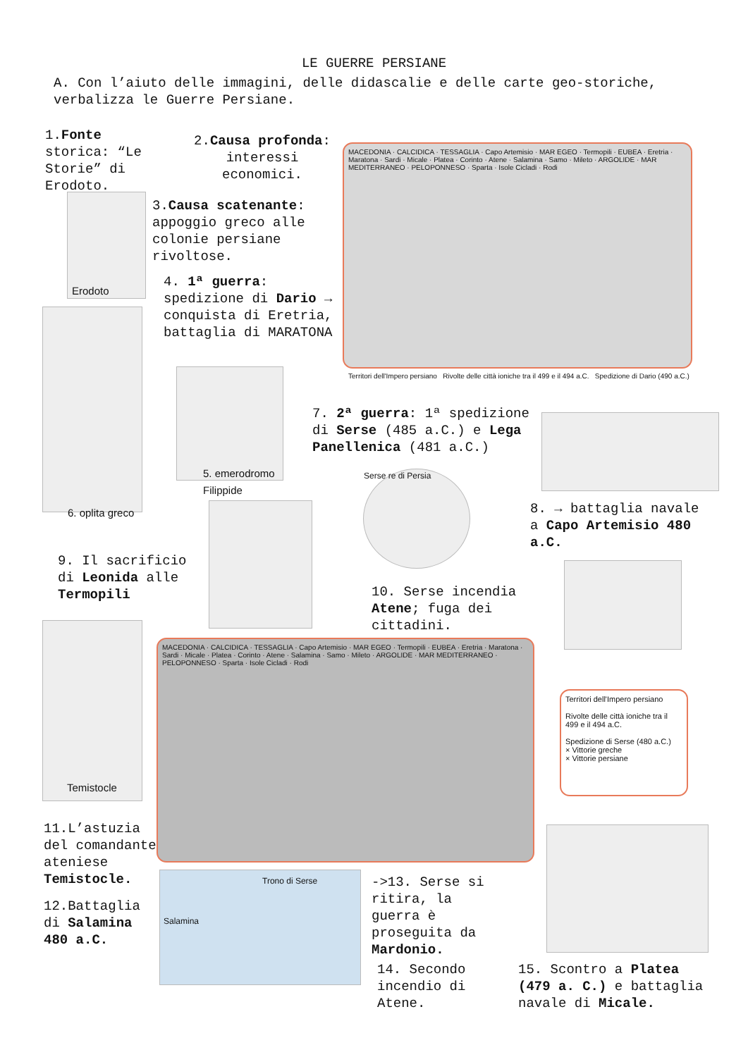LE GUERRE PERSIANE
A. Con l’aiuto delle immagini, delle didascalie e delle carte geo-storiche, verbalizza le Guerre Persiane.
1.Fonte storica: “Le Storie” di Erodoto.
2.Causa profonda: interessi economici.
3.Causa scatenante: appoggio greco alle colonie persiane rivoltose.
Erodoto
4. 1ª guerra: spedizione di Dario → conquista di Eretria, battaglia di MARATONA
MACEDONIA · CALCIDICA · TESSAGLIA · Capo Artemisio · MAR EGEO · Termopili · EUBEA · Eretria · Maratona · Sardi · Micale · Platea · Corinto · Atene · Salamina · Samo · Mileto · ARGOLIDE · MAR MEDITERRANEO · PELOPONNESO · Sparta · Isole Cicladi · Rodi
Territori dell'Impero persiano Rivolte delle città ioniche tra il 499 e il 494 a.C. Spedizione di Dario (490 a.C.)
5. emerodromo
Filippide
6. oplita greco
7. 2ª guerra: 1ª spedizione di Serse (485 a.C.) e Lega Panellenica (481 a.C.)
Serse re di Persia
8. → battaglia navale a Capo Artemisio 480 a.C.
9. Il sacrificio di Leonida alle Termopili
10. Serse incendia Atene; fuga dei cittadini.
Temistocle
MACEDONIA · CALCIDICA · TESSAGLIA · Capo Artemisio · MAR EGEO · Termopili · EUBEA · Eretria · Maratona · Sardi · Micale · Platea · Corinto · Atene · Salamina · Samo · Mileto · ARGOLIDE · MAR MEDITERRANEO · PELOPONNESO · Sparta · Isole Cicladi · Rodi
Territori dell'Impero persiano
Rivolte delle città ioniche tra il 499 e il 494 a.C.
Spedizione di Serse (480 a.C.)
× Vittorie greche
× Vittorie persiane
11.L’astuzia del comandante ateniese Temistocle.
12.Battaglia di Salamina 480 a.C.
Trono di Serse
Salamina
->13. Serse si ritira, la guerra è proseguita da Mardonio.
14. Secondo incendio di Atene.
15. Scontro a Platea (479 a. C.) e battaglia navale di Micale.